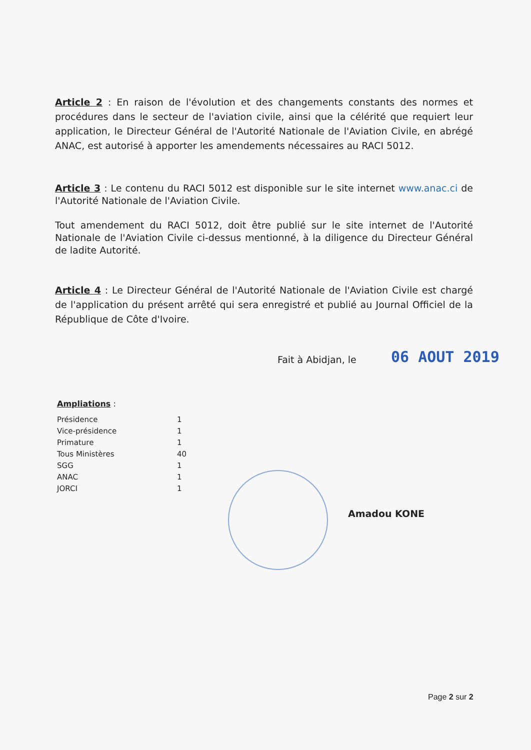Article 2 : En raison de l'évolution et des changements constants des normes et procédures dans le secteur de l'aviation civile, ainsi que la célérité que requiert leur application, le Directeur Général de l'Autorité Nationale de l'Aviation Civile, en abrégé ANAC, est autorisé à apporter les amendements nécessaires au RACI 5012.
Article 3 : Le contenu du RACI 5012 est disponible sur le site internet www.anac.ci de l'Autorité Nationale de l'Aviation Civile.
Tout amendement du RACI 5012, doit être publié sur le site internet de l'Autorité Nationale de l'Aviation Civile ci-dessus mentionné, à la diligence du Directeur Général de ladite Autorité.
Article 4 : Le Directeur Général de l'Autorité Nationale de l'Aviation Civile est chargé de l'application du présent arrêté qui sera enregistré et publié au Journal Officiel de la République de Côte d'Ivoire.
Fait à Abidjan, le 06 AOUT 2019
Ampliations :
| Présidence | 1 |
| Vice-présidence | 1 |
| Primature | 1 |
| Tous Ministères | 40 |
| SGG | 1 |
| ANAC | 1 |
| JORCI | 1 |
Amadou KONE
Page 2 sur 2